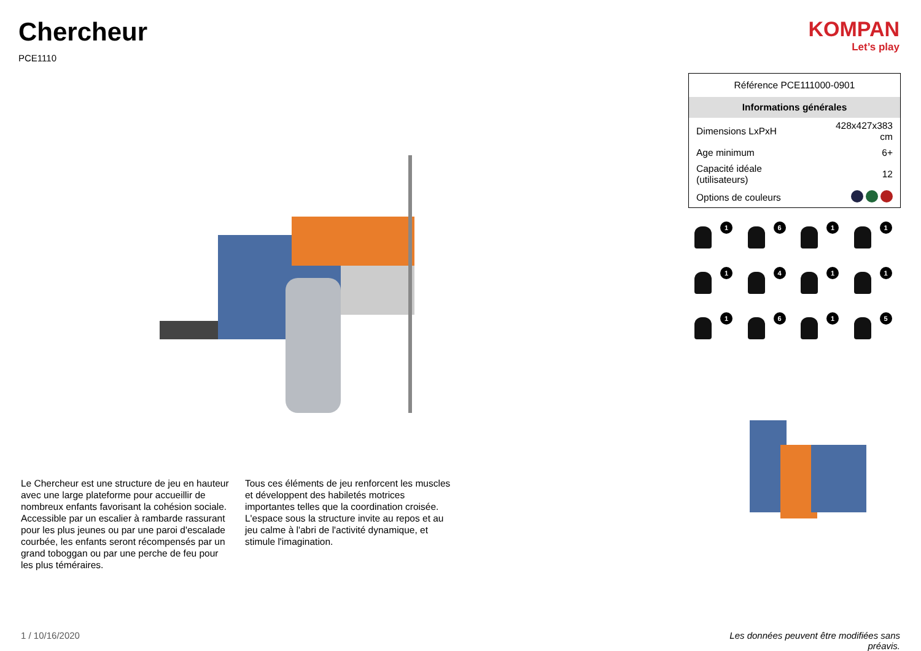Chercheur
PCE1110
KOMPAN
Let’s play
Le Chercheur est une structure de jeu en hauteur avec une large plateforme pour accueillir de nombreux enfants favorisant la cohésion sociale. Accessible par un escalier à rambarde rassurant pour les plus jeunes ou par une paroi d'escalade courbée, les enfants seront récompensés par un grand toboggan ou par une perche de feu pour les plus téméraires.
Tous ces éléments de jeu renforcent les muscles et développent des habiletés motrices importantes telles que la coordination croisée. L'espace sous la structure invite au repos et au jeu calme à l'abri de l'activité dynamique, et stimule l'imagination.
| Référence PCE111000-0901 | |
| Informations générales | |
| Dimensions LxPxH | 428x427x383 cm |
| Age minimum | 6+ |
| Capacité idéale (utilisateurs) | 12 |
| Options de couleurs | |
1
6
1
1
1
4
1
1
1
6
1
5
1 / 10/16/2020 Les données peuvent être modifiées sans préavis.